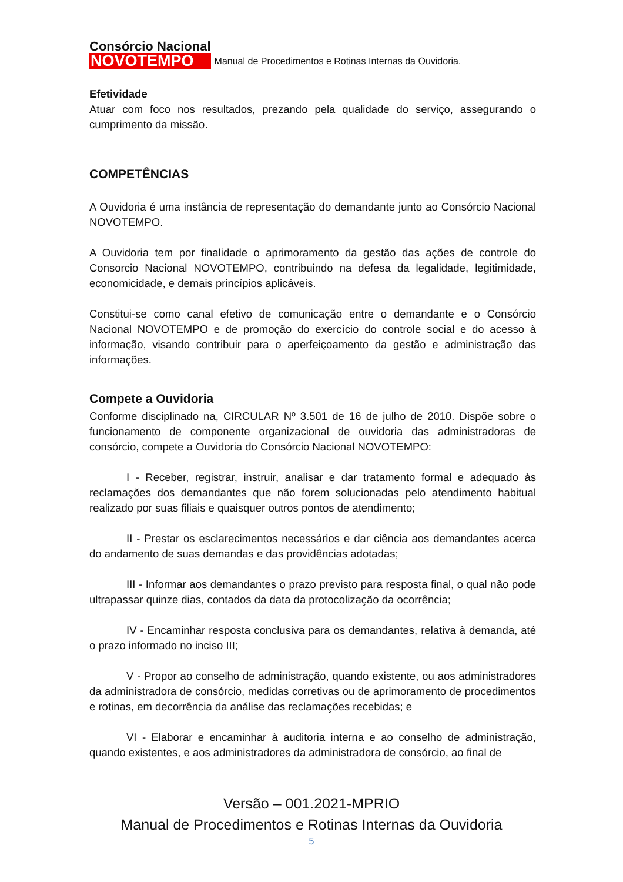Consórcio Nacional
NOVOTEMPO
Manual de Procedimentos e Rotinas Internas da Ouvidoria.
Efetividade
Atuar com foco nos resultados, prezando pela qualidade do serviço, assegurando o cumprimento da missão.
COMPETÊNCIAS
A Ouvidoria é uma instância de representação do demandante junto ao Consórcio Nacional NOVOTEMPO.
A Ouvidoria tem por finalidade o aprimoramento da gestão das ações de controle do Consorcio Nacional NOVOTEMPO, contribuindo na defesa da legalidade, legitimidade, economicidade, e demais princípios aplicáveis.
Constitui-se como canal efetivo de comunicação entre o demandante e o Consórcio Nacional NOVOTEMPO e de promoção do exercício do controle social e do acesso à informação, visando contribuir para o aperfeiçoamento da gestão e administração das informações.
Compete a Ouvidoria
Conforme disciplinado na, CIRCULAR Nº 3.501 de 16 de julho de 2010. Dispõe sobre o funcionamento de componente organizacional de ouvidoria das administradoras de consórcio, compete a Ouvidoria do Consórcio Nacional NOVOTEMPO:
I - Receber, registrar, instruir, analisar e dar tratamento formal e adequado às reclamações dos demandantes que não forem solucionadas pelo atendimento habitual realizado por suas filiais e quaisquer outros pontos de atendimento;
II - Prestar os esclarecimentos necessários e dar ciência aos demandantes acerca do andamento de suas demandas e das providências adotadas;
III - Informar aos demandantes o prazo previsto para resposta final, o qual não pode ultrapassar quinze dias, contados da data da protocolização da ocorrência;
IV - Encaminhar resposta conclusiva para os demandantes, relativa à demanda, até o prazo informado no inciso III;
V - Propor ao conselho de administração, quando existente, ou aos administradores da administradora de consórcio, medidas corretivas ou de aprimoramento de procedimentos e rotinas, em decorrência da análise das reclamações recebidas; e
VI - Elaborar e encaminhar à auditoria interna e ao conselho de administração, quando existentes, e aos administradores da administradora de consórcio, ao final de
Versão – 001.2021-MPRIO
Manual de Procedimentos e Rotinas Internas da Ouvidoria
5